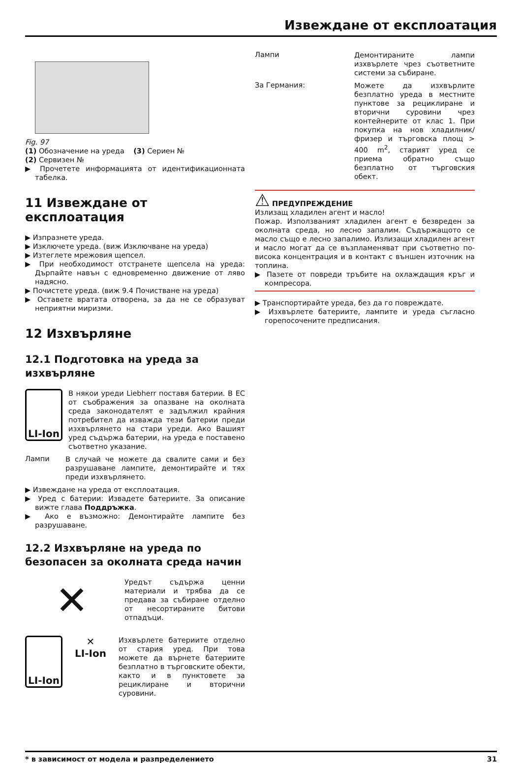Извеждане от експлоатация
Fig. 97
(1) Обозначение на уреда (3) Сериен №
(2) Сервизен №
▶ Прочетете информацията от идентификационната табелка.
11 Извеждане от експлоатация
▶ Изпразнете уреда.
▶ Изключете уреда. (виж Изключване на уреда)
▶ Изтеглете мрежовия щепсел.
▶ При необходимост отстранете щепсела на уреда: Дърпайте навън с едновременно движение от ляво надясно.
▶ Почистете уреда. (виж 9.4 Почистване на уреда)
▶ Оставете вратата отворена, за да не се образуват неприятни миризми.
12 Изхвърляне
12.1 Подготовка на уреда за изхвърляне
LI-Ion
В някои уреди Liebherr поставя батерии. В ЕС от съображения за опазване на околната среда законодателят е задължил крайния потребител да изважда тези батерии преди изхвърлянето на стари уреди. Ако Вашият уред съдържа батерии, на уреда е поставено съответно указание.
Лампи
В случай че можете да свалите сами и без разрушаване лампите, демонтирайте и тях преди изхвърлянето.
▶ Извеждане на уреда от експлоатация.
▶ Уред с батерии: Извадете батериите. За описание вижте глава Поддръжка.
▶ Ако е възможно: Демонтирайте лампите без разрушаване.
12.2 Изхвърляне на уреда по безопасен за околната среда начин
✕
Уредът съдържа ценни материали и трябва да се предава за събиране отделно от несортираните битови отпадъци.
LI-Ion
✕
LI-Ion
Изхвърлете батериите отделно от стария уред. При това можете да върнете батериите безплатно в търговските обекти, както и в пунктовете за рециклиране и вторични суровини.
Лампи
Демонтираните лампи изхвърлете чрез съответните системи за събиране.
За Германия:
Можете да изхвърлите безплатно уреда в местните пунктове за рециклиране и вторични суровини чрез контейнерите от клас 1. При покупка на нов хладилник/ фризер и търговска площ > 400 m<sup>2</sup>, старият уред се приема обратно също безплатно от търговския обект.
⚠ ПРЕДУПРЕЖДЕНИЕ
Излизащ хладилен агент и масло!
Пожар. Използваният хладилен агент е безвреден за околната среда, но лесно запалим. Съдържащото се масло също е лесно запалимо. Излизащи хладилен агент и масло могат да се възпламеняват при съответно по-висока концентрация и в контакт с външен източник на топлина.
▶ Пазете от повреди тръбите на охлаждащия кръг и компресора.
▶ Транспортирайте уреда, без да го повреждате.
▶ Изхвърлете батериите, лампите и уреда съгласно горепосочените предписания.
* в зависимост от модела и разпределението 31